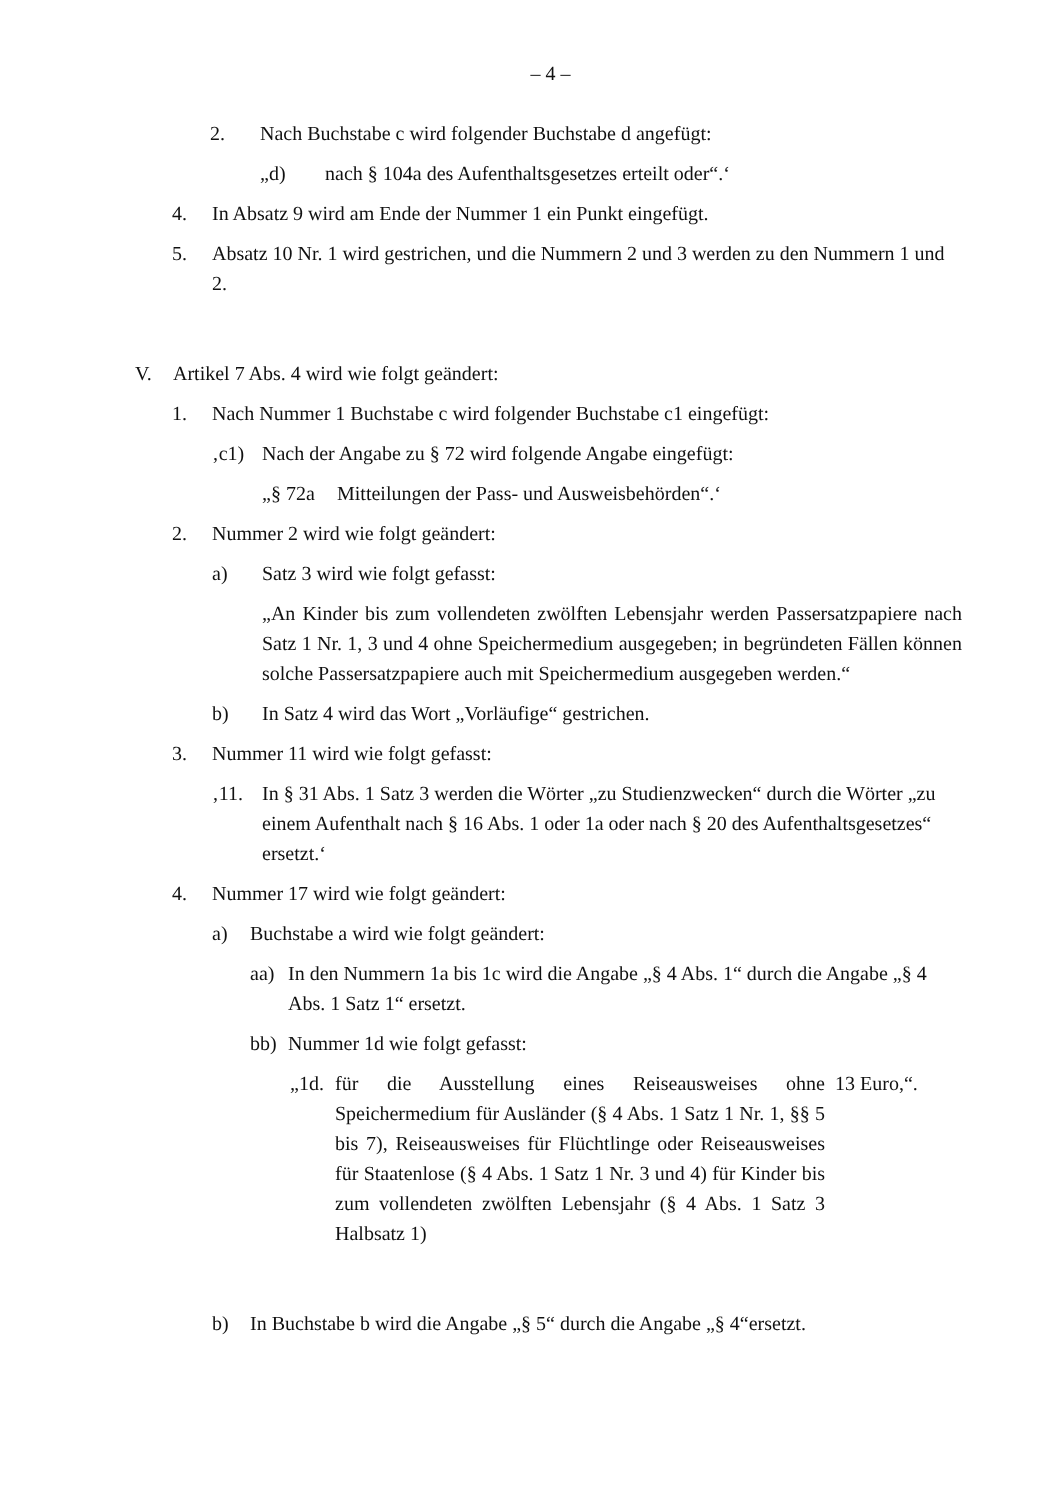– 4 –
2. Nach Buchstabe c wird folgender Buchstabe d angefügt:
„d) nach § 104a des Aufenthaltsgesetzes erteilt oder“.‘
4. In Absatz 9 wird am Ende der Nummer 1 ein Punkt eingefügt.
5. Absatz 10 Nr. 1 wird gestrichen, und die Nummern 2 und 3 werden zu den Nummern 1 und 2.
V. Artikel 7 Abs. 4 wird wie folgt geändert:
1. Nach Nummer 1 Buchstabe c wird folgender Buchstabe c1 eingefügt:
‚c1) Nach der Angabe zu § 72 wird folgende Angabe eingefügt:
„§ 72a Mitteilungen der Pass- und Ausweisbehörden“.‘
2. Nummer 2 wird wie folgt geändert:
a) Satz 3 wird wie folgt gefasst:
„An Kinder bis zum vollendeten zwölften Lebensjahr werden Passersatzpapiere nach Satz 1 Nr. 1, 3 und 4 ohne Speichermedium ausgegeben; in begründeten Fällen können solche Passersatzpapiere auch mit Speichermedium ausgegeben werden.“
b) In Satz 4 wird das Wort „Vorläufige“ gestrichen.
3. Nummer 11 wird wie folgt gefasst:
‚11. In § 31 Abs. 1 Satz 3 werden die Wörter „zu Studienzwecken“ durch die Wörter „zu einem Aufenthalt nach § 16 Abs. 1 oder 1a oder nach § 20 des Aufenthalts­gesetzes“ ersetzt.‘
4. Nummer 17 wird wie folgt geändert:
a) Buchstabe a wird wie folgt geändert:
aa) In den Nummern 1a bis 1c wird die Angabe „§ 4 Abs. 1“ durch die Angabe „§ 4 Abs. 1 Satz 1“ ersetzt.
bb) Nummer 1d wie folgt gefasst:
„1d. für die Ausstellung eines Reiseausweises ohne Speichermedium für Ausländer (§ 4 Abs. 1 Satz 1 Nr. 1, §§ 5 bis 7), Reiseausweises für Flüchtlinge oder Reiseausweises für Staatenlose (§ 4 Abs. 1 Satz 1 Nr. 3 und 4) für Kinder bis zum vollendeten zwölften Lebensjahr (§ 4 Abs. 1 Satz 3 Halbsatz 1) 13 Euro,“.
b) In Buchstabe b wird die Angabe „§ 5“ durch die Angabe „§ 4“ersetzt.